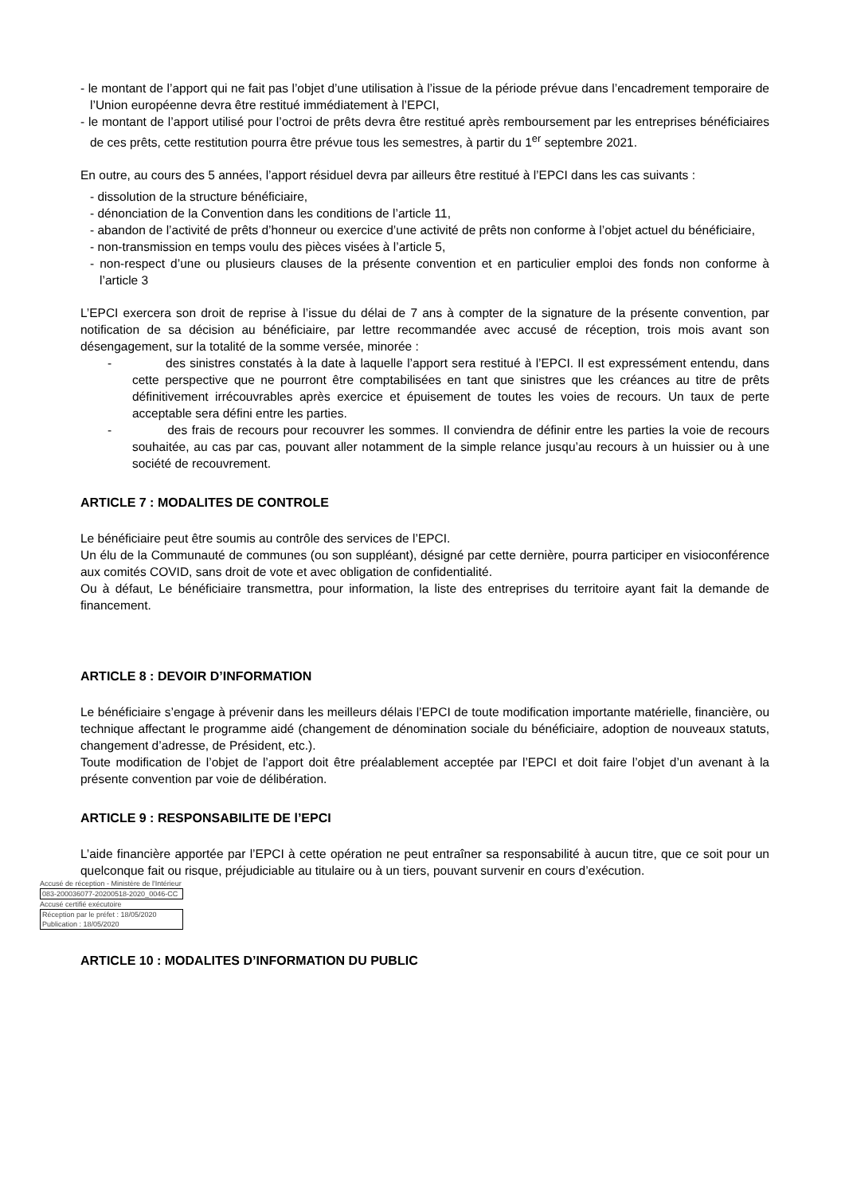- le montant de l’apport qui ne fait pas l’objet d’une utilisation à l’issue de la période prévue dans l’encadrement temporaire de l’Union européenne devra être restitué immédiatement à l’EPCI,
- le montant de l’apport utilisé pour l’octroi de prêts devra être restitué après remboursement par les entreprises bénéficiaires de ces prêts, cette restitution pourra être prévue tous les semestres, à partir du 1<sup>er</sup> septembre 2021.
En outre, au cours des 5 années, l’apport résiduel devra par ailleurs être restitué à l’EPCI dans les cas suivants :
- dissolution de la structure bénéficiaire,
- dénonciation de la Convention dans les conditions de l’article 11,
- abandon de l’activité de prêts d’honneur ou exercice d’une activité de prêts non conforme à l’objet actuel du bénéficiaire,
- non-transmission en temps voulu des pièces visées à l’article 5,
- non-respect d’une ou plusieurs clauses de la présente convention et en particulier emploi des fonds non conforme à l’article 3
L’EPCI exercera son droit de reprise à l’issue du délai de 7 ans à compter de la signature de la présente convention, par notification de sa décision au bénéficiaire, par lettre recommandée avec accusé de réception, trois mois avant son désengagement, sur la totalité de la somme versée, minorée :
- des sinistres constatés à la date à laquelle l’apport sera restitué à l’EPCI. Il est expressément entendu, dans cette perspective que ne pourront être comptabilisées en tant que sinistres que les créances au titre de prêts définitivement irrécouvrables après exercice et épuisement de toutes les voies de recours. Un taux de perte acceptable sera défini entre les parties.
- des frais de recours pour recouvrer les sommes. Il conviendra de définir entre les parties la voie de recours souhaitée, au cas par cas, pouvant aller notamment de la simple relance jusqu’au recours à un huissier ou à une société de recouvrement.
ARTICLE 7 : MODALITES DE CONTROLE
Le bénéficiaire peut être soumis au contrôle des services de l’EPCI.
Un élu de la Communauté de communes (ou son suppléant), désigné par cette dernière, pourra participer en visioconférence aux comités COVID, sans droit de vote et avec obligation de confidentialité.
Ou à défaut, Le bénéficiaire transmettra, pour information, la liste des entreprises du territoire ayant fait la demande de financement.
ARTICLE 8 : DEVOIR D’INFORMATION
Le bénéficiaire s’engage à prévenir dans les meilleurs délais l’EPCI de toute modification importante matérielle, financière, ou technique affectant le programme aidé (changement de dénomination sociale du bénéficiaire, adoption de nouveaux statuts, changement d’adresse, de Président, etc.).
Toute modification de l’objet de l’apport doit être préalablement acceptée par l’EPCI et doit faire l’objet d’un avenant à la présente convention par voie de délibération.
ARTICLE 9 : RESPONSABILITE DE l’EPCI
L’aide financière apportée par l’EPCI à cette opération ne peut entraîner sa responsabilité à aucun titre, que ce soit pour un quelconque fait ou risque, préjudiciable au titulaire ou à un tiers, pouvant survenir en cours d’exécution.
Accusé de réception - Ministère de l'Intérieur
083-200036077-20200518-2020_0046-CC
Accusé certifié exécutoire
Réception par le préfet : 18/05/2020
Publication : 18/05/2020
ARTICLE 10 : MODALITES D’INFORMATION DU PUBLIC